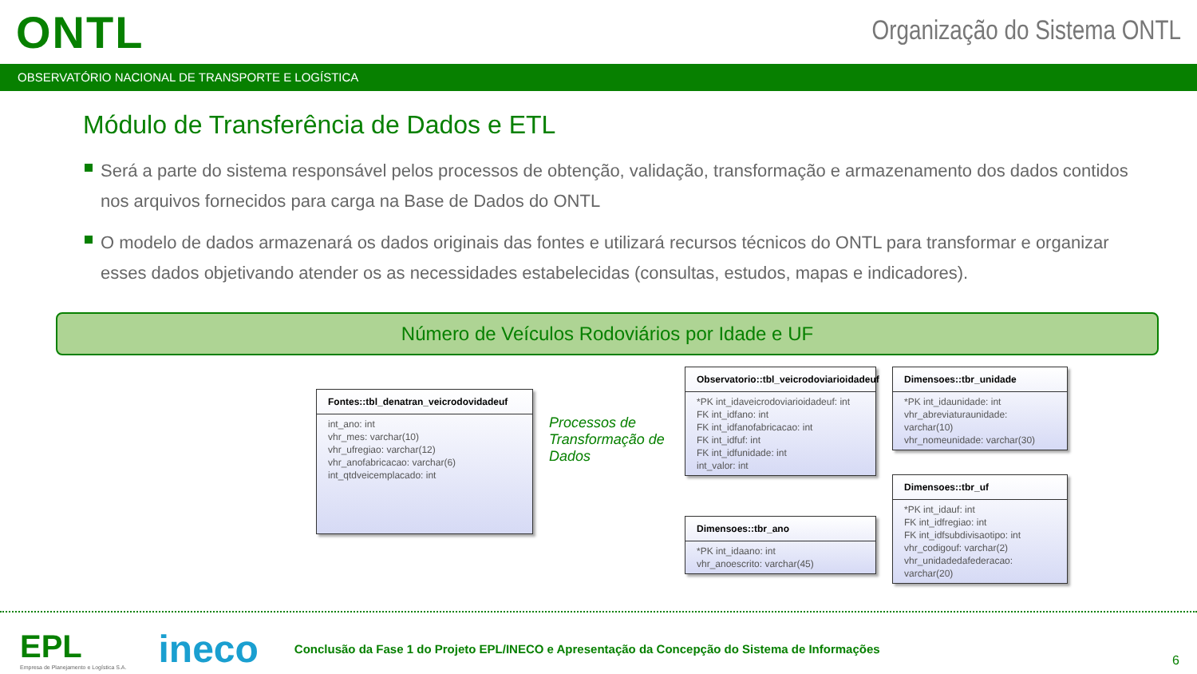ONTL
Organização do Sistema ONTL
OBSERVATÓRIO NACIONAL DE TRANSPORTE E LOGÍSTICA
Módulo de Transferência de Dados e ETL
Será a parte do sistema responsável pelos processos de obtenção, validação, transformação e armazenamento dos dados contidos nos arquivos fornecidos para carga na Base de Dados do ONTL
O modelo de dados armazenará os dados originais das fontes e utilizará recursos técnicos do ONTL para transformar e organizar esses dados objetivando atender os as necessidades estabelecidas (consultas, estudos, mapas e indicadores).
Número de Veículos Rodoviários por Idade e UF
Fontes::tbl_denatran_veicrodovidadeuf
int_ano: int
vhr_mes: varchar(10)
vhr_ufregiao: varchar(12)
vhr_anofabricacao: varchar(6)
int_qtdveicemplacado: int
Processos de Transformação de Dados
Observatorio::tbl_veicrodoviarioidadeuf
*PK int_idaveicrodoviarioidadeuf: int
FK int_idfano: int
FK int_idfanofabricacao: int
FK int_idfuf: int
FK int_idfunidade: int
int_valor: int
Dimensoes::tbr_ano
*PK int_idaano: int
vhr_anoescrito: varchar(45)
Dimensoes::tbr_unidade
*PK int_idaunidade: int
vhr_abreviaturaunidade: varchar(10)
vhr_nomeunidade: varchar(30)
Dimensoes::tbr_uf
*PK int_idauf: int
FK int_idfregiao: int
FK int_idfsubdivisaotipo: int
vhr_codigouf: varchar(2)
vhr_unidadedafederacao: varchar(20)
EPL
Empresa de Planejamento e Logística S.A.
ineco
Conclusão da Fase 1 do Projeto EPL/INECO e Apresentação da Concepção do Sistema de Informações
6